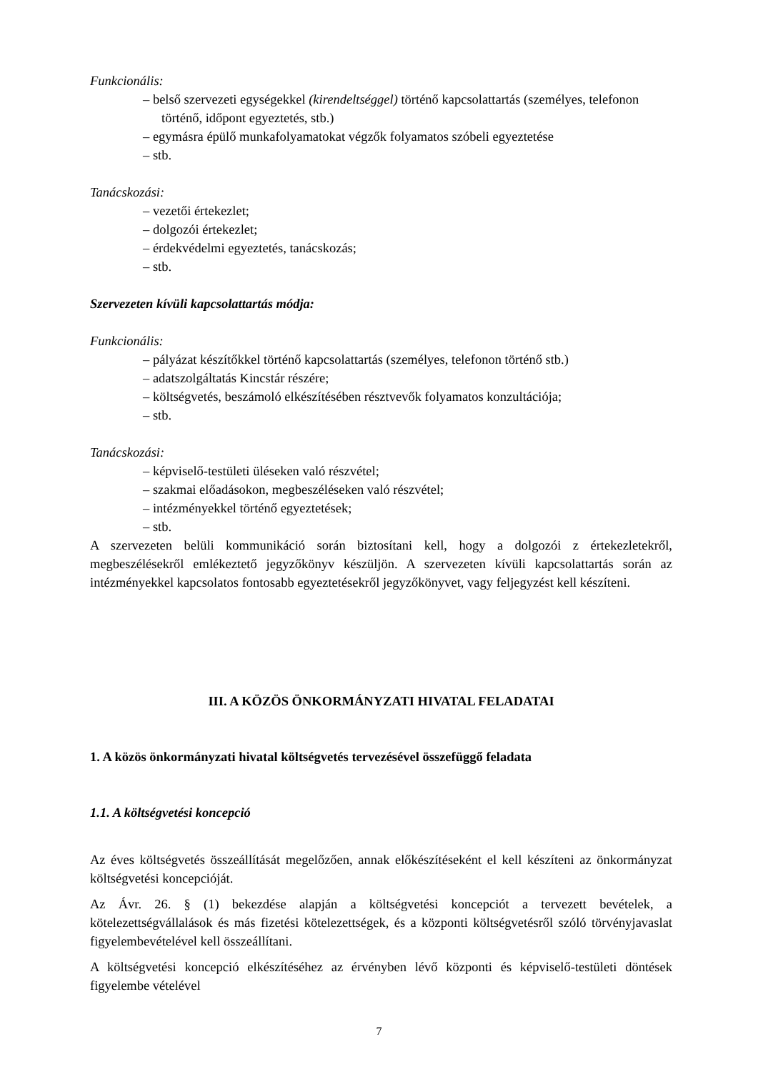Funkcionális:
– belső szervezeti egységekkel (kirendeltséggel) történő kapcsolattartás (személyes, telefonon történő, időpont egyeztetés, stb.)
– egymásra épülő munkafolyamatokat végzők folyamatos szóbeli egyeztetése
– stb.
Tanácskozási:
– vezetői értekezlet;
– dolgozói értekezlet;
– érdekvédelmi egyeztetés, tanácskozás;
– stb.
Szervezeten kívüli kapcsolattartás módja:
Funkcionális:
– pályázat készítőkkel történő kapcsolattartás (személyes, telefonon történő stb.)
– adatszolgáltatás Kincstár részére;
– költségvetés, beszámoló elkészítésében résztvevők folyamatos konzultációja;
– stb.
Tanácskozási:
– képviselő-testületi üléseken való részvétel;
– szakmai előadásokon, megbeszéléseken való részvétel;
– intézményekkel történő egyeztetések;
– stb.
A szervezeten belüli kommunikáció során biztosítani kell, hogy a dolgozói z értekezletekről, megbeszélésekről emlékeztető jegyzőkönyv készüljön. A szervezeten kívüli kapcsolattartás során az intézményekkel kapcsolatos fontosabb egyeztetésekről jegyzőkönyvet, vagy feljegyzést kell készíteni.
III. A KÖZÖS ÖNKORMÁNYZATI HIVATAL FELADATAI
1. A közös önkormányzati hivatal költségvetés tervezésével összefüggő feladata
1.1. A költségvetési koncepció
Az éves költségvetés összeállítását megelőzően, annak előkészítéseként el kell készíteni az önkormányzat költségvetési koncepcióját.
Az Ávr. 26. § (1) bekezdése alapján a költségvetési koncepciót a tervezett bevételek, a kötelezettségvállalások és más fizetési kötelezettségek, és a központi költségvetésről szóló törvényjavaslat figyelembevételével kell összeállítani.
A költségvetési koncepció elkészítéséhez az érvényben lévő központi és képviselő-testületi döntések figyelembe vételével
7